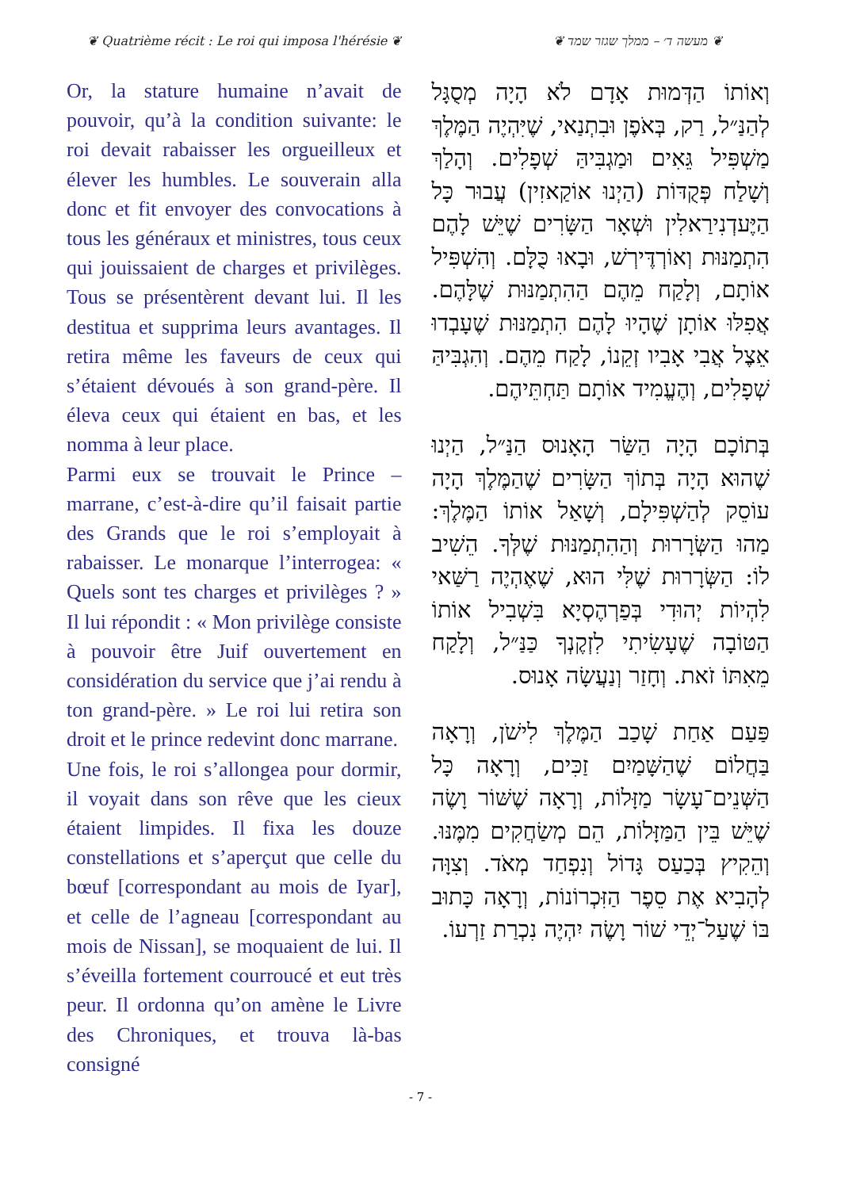❦ Quatrième récit : Le roi qui imposa l'hérésie ❦ ❦ מעשה ד׳ – ממלך שגזר שמד ❦
Or, la stature humaine n’avait de pouvoir, qu’à la condition suivante: le roi devait rabaisser les orgueilleux et élever les humbles. Le souverain alla donc et fit envoyer des convocations à tous les généraux et ministres, tous ceux qui jouissaient de charges et privilèges. Tous se présentèrent devant lui. Il les destitua et supprima leurs avantages. Il retira même les faveurs de ceux qui s’étaient dévoués à son grand-père. Il éleva ceux qui étaient en bas, et les nomma à leur place.
Parmi eux se trouvait le Prince – marrane, c’est-à-dire qu’il faisait partie des Grands que le roi s’employait à rabaisser. Le monarque l’interrogea: « Quels sont tes charges et privilèges ? » Il lui répondit : « Mon privilège consiste à pouvoir être Juif ouvertement en considération du service que j’ai rendu à ton grand-père. » Le roi lui retira son droit et le prince redevint donc marrane.
Une fois, le roi s’allongea pour dormir, il voyait dans son rêve que les cieux étaient limpides. Il fixa les douze constellations et s’aperçut que celle du bœuf [correspondant au mois de Iyar], et celle de l’agneau [correspondant au mois de Nissan], se moquaient de lui. Il s’éveilla fortement courroucé et eut très peur. Il ordonna qu’on amène le Livre des Chroniques, et trouva là-bas consigné
וְאוֹתוֹ הַדְּמוּת אָדָם לֹא הָיָה מְסֻגָּל לְהַנַּ״ל, רַק, בְּאֹפֶן וּבִתְנַאי, שֶׁיִּהְיֶה הַמֶּלֶךְ מַשְׁפִּיל גֵּאִים וּמַגְבִּיהַּ שְׁפָלִים. וְהָלַךְ וְשָׁלַח פְּקֻדּוֹת (הַיְנוּ אוֹקַאזִין) עֲבוּר כָּל הַיֶּעדְנִירַאלִין וּשְׁאָר הַשָּׂרִים שֶׁיֵּשׁ לָהֶם הִתְמַנּוּת וְאוֹרְדֶּירְשׁ, וּבָאוּ כֻּלָּם. וְהִשְׁפִּיל אוֹתָם, וְלָקַח מֵהֶם הַהִתְמַנּוּת שֶׁלָּהֶם. אֲפִלּוּ אוֹתָן שֶׁהָיוּ לָהֶם הִתְמַנּוּת שֶׁעָבְדוּ אֵצֶל אֲבִי אָבִיו זְקֵנוֹ, לָקַח מֵהֶם. וְהִגְבִּיהַּ שְׁפָלִים, וְהֶעֱמִיד אוֹתָם תַּחְתֵּיהֶם.
בְּתוֹכָם הָיָה הַשַּׂר הָאָנוּס הַנַּ״ל, הַיְנוּ שֶׁהוּא הָיָה בְּתוֹךְ הַשָּׂרִים שֶׁהַמֶּלֶךְ הָיָה עוֹסֵק לְהַשְׁפִּילָם, וְשָׁאַל אוֹתוֹ הַמֶּלֶךְ: מַהוּ הַשְּׂרָרוּת וְהַהִתְמַנּוּת שֶׁלְּךָ. הֵשִׁיב לוֹ: הַשְּׂרָרוּת שֶׁלִּי הוּא, שֶׁאֶהְיֶה רַשַּׁאי לִהְיוֹת יְהוּדִי בְּפַרְהֶסְיָא בִּשְׁבִיל אוֹתוֹ הַטּוֹבָה שֶׁעָשִׂיתִי לִזְקֶנְךָ כַּנַּ״ל, וְלָקַח מֵאִתּוֹ זֹאת. וְחָזַר וְנַעֲשָׂה אָנוּס.
פַּעַם אַחַת שָׁכַב הַמֶּלֶךְ לִישֹׁן, וְרָאָה בַּחֲלוֹם שֶׁהַשָּׁמַיִם זַכִּים, וְרָאָה כָּל הַשְּׁנֵים־עָשָׂר מַזָּלוֹת, וְרָאָה שֶׁשּׁוֹר וָשֶׂה שֶׁיֵּשׁ בֵּין הַמַּזָּלוֹת, הֵם מְשַׂחֲקִים מִמֶּנּוּ. וְהֵקִיץ בְּכַעַס גָּדוֹל וְנִפְחַד מְאֹד. וְצִוָּה לְהָבִיא אֶת סֵפֶר הַזִּכְרוֹנוֹת, וְרָאָה כָּתוּב בּוֹ שֶׁעַל־יְדֵי שׁוֹר וָשֶׂה יִהְיֶה נִכְרַת זַרְעוֹ.
- 7 -